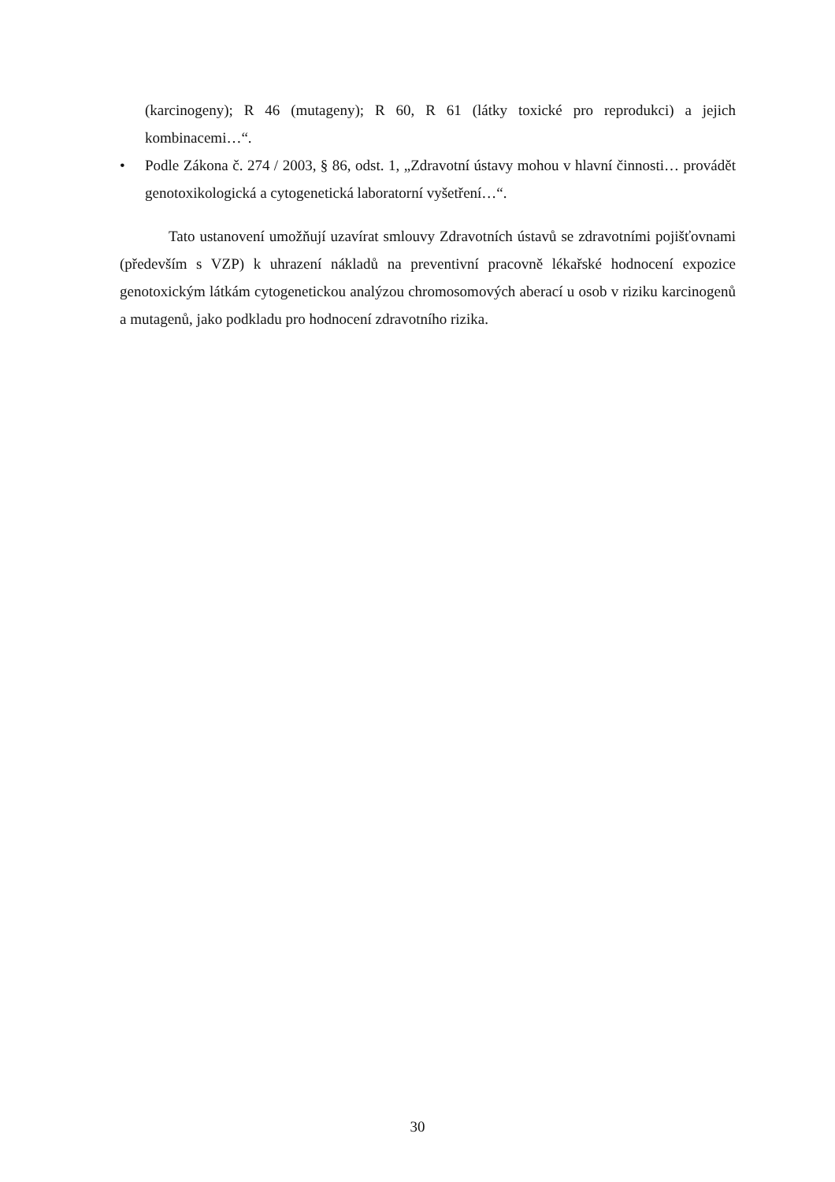(karcinogeny); R 46 (mutageny); R 60, R 61 (látky toxické pro reprodukci) a jejich kombinacemi…“.
• Podle Zákona č. 274 / 2003, § 86, odst. 1, „Zdravotní ústavy mohou v hlavní činnosti… provádět genotoxikologická a cytogenetická laboratorní vyšetření…“.
Tato ustanovení umožňují uzavírat smlouvy Zdravotních ústavů se zdravotními pojišťovnami (především s VZP) k uhrazení nákladů na preventivní pracovně lékařské hodnocení expozice genotoxickým látkám cytogenetickou analýzou chromosomových aberací u osob v riziku karcinogenů a mutagenů, jako podkladu pro hodnocení zdravotního rizika.
30